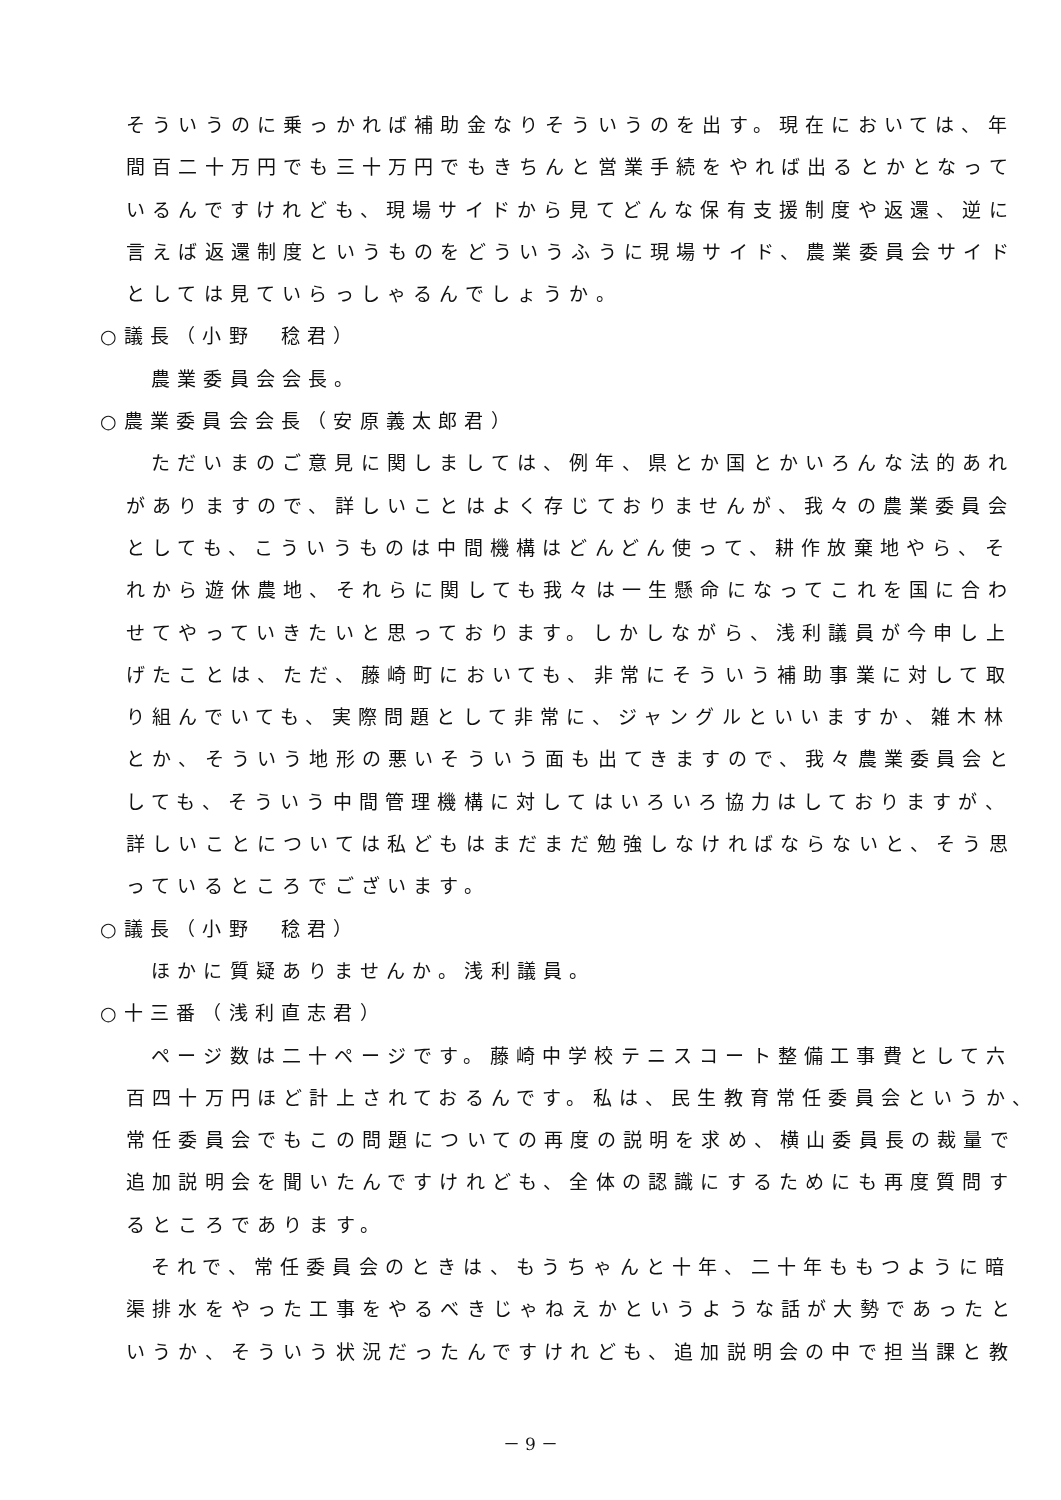そういうのに乗っかれば補助金なりそういうのを出す。現在においては、年
間百二十万円でも三十万円でもきちんと営業手続をやれば出るとかとなって
いるんですけれども、現場サイドから見てどんな保有支援制度や返還、逆に
言えば返還制度というものをどういうふうに現場サイド、農業委員会サイド
としては見ていらっしゃるんでしょうか。
○議長（小野　稔君）
農業委員会会長。
○農業委員会会長（安原義太郎君）
ただいまのご意見に関しましては、例年、県とか国とかいろんな法的あれ
がありますので、詳しいことはよく存じておりませんが、我々の農業委員会
としても、こういうものは中間機構はどんどん使って、耕作放棄地やら、そ
れから遊休農地、それらに関しても我々は一生懸命になってこれを国に合わ
せてやっていきたいと思っております。しかしながら、浅利議員が今申し上
げたことは、ただ、藤崎町においても、非常にそういう補助事業に対して取
り組んでいても、実際問題として非常に、ジャングルといいますか、雑木林
とか、そういう地形の悪いそういう面も出てきますので、我々農業委員会と
しても、そういう中間管理機構に対してはいろいろ協力はしておりますが、
詳しいことについては私どもはまだまだ勉強しなければならないと、そう思
っているところでございます。
○議長（小野　稔君）
ほかに質疑ありませんか。浅利議員。
○十三番（浅利直志君）
ページ数は二十ページです。藤崎中学校テニスコート整備工事費として六
百四十万円ほど計上されておるんです。私は、民生教育常任委員会というか、
常任委員会でもこの問題についての再度の説明を求め、横山委員長の裁量で
追加説明会を聞いたんですけれども、全体の認識にするためにも再度質問す
るところであります。
それで、常任委員会のときは、もうちゃんと十年、二十年ももつように暗
渠排水をやった工事をやるべきじゃねえかというような話が大勢であったと
いうか、そういう状況だったんですけれども、追加説明会の中で担当課と教
－ 9 －